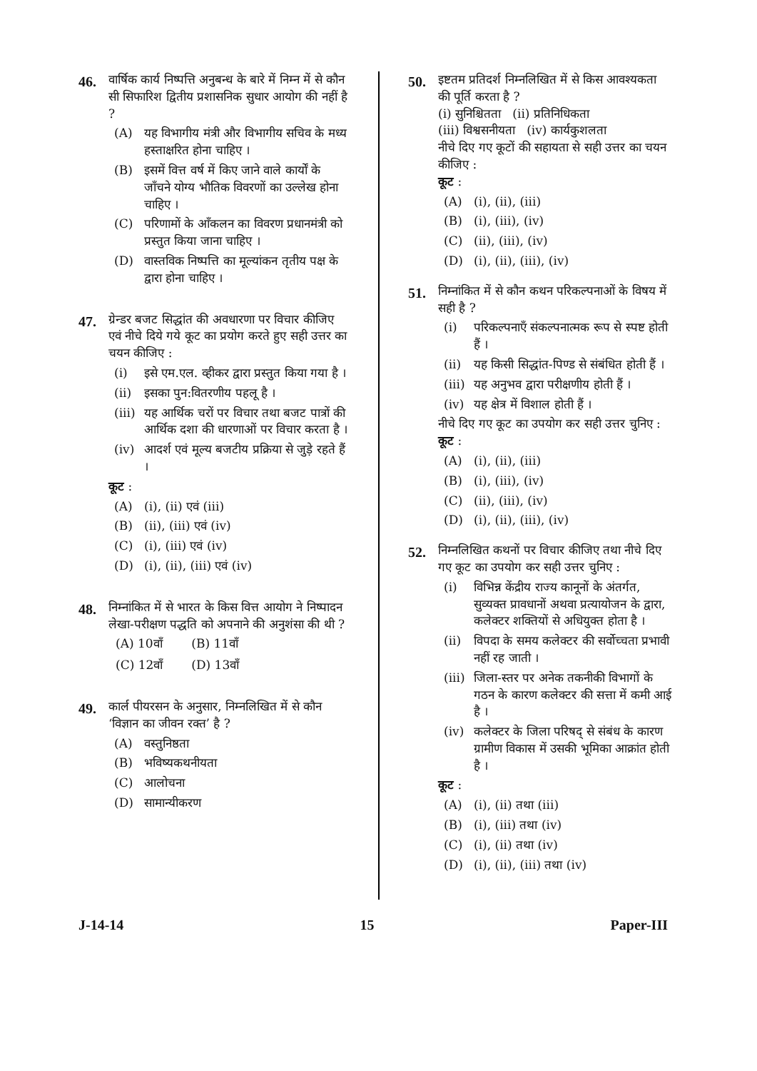46.
वार्षिक कार्य निष्पत्ति अनुबन्ध के बारे में निम्न में से कौन सी सिफारिश द्वितीय प्रशासनिक सुधार आयोग की नहीं है ?
(A) यह विभागीय मंत्री और विभागीय सचिव के मध्य हस्ताक्षरित होना चाहिए ।
(B) इसमें वित्त वर्ष में किए जाने वाले कार्यों के जाँचने योग्य भौतिक विवरणों का उल्लेख होना चाहिए ।
(C) परिणामों के आँकलन का विवरण प्रधानमंत्री को प्रस्तुत किया जाना चाहिए ।
(D) वास्तविक निष्पत्ति का मूल्यांकन तृतीय पक्ष के द्वारा होना चाहिए ।
47.
ग्रेन्डर बजट सिद्धांत की अवधारणा पर विचार कीजिए एवं नीचे दिये गये कूट का प्रयोग करते हुए सही उत्तर का चयन कीजिए :
(i) इसे एम.एल. व्हीकर द्वारा प्रस्तुत किया गया है ।
(ii) इसका पुन:वितरणीय पहलू है ।
(iii) यह आर्थिक चरों पर विचार तथा बजट पात्रों की आर्थिक दशा की धारणाओं पर विचार करता है ।
(iv) आदर्श एवं मूल्य बजटीय प्रक्रिया से जुड़े रहते हैं ।
कूट :
(A) (i), (ii) एवं (iii)
(B) (ii), (iii) एवं (iv)
(C) (i), (iii) एवं (iv)
(D) (i), (ii), (iii) एवं (iv)
48.
निम्नांकित में से भारत के किस वित्त आयोग ने निष्पादन लेखा-परीक्षण पद्धति को अपनाने की अनुशंसा की थी ?
| (A) 10वाँ | (B) 11वाँ |
| (C) 12वाँ | (D) 13वाँ |
49.
कार्ल पीयरसन के अनुसार, निम्नलिखित में से कौन ‘विज्ञान का जीवन रक्त’ है ?
(A) वस्तुनिष्ठता
(B) भविष्यकथनीयता
(C) आलोचना
(D) सामान्यीकरण
50.
इष्टतम प्रतिदर्श निम्नलिखित में से किस आवश्यकता की पूर्ति करता है ?
(i) सुनिश्चितता (ii) प्रतिनिधिकता
(iii) विश्वसनीयता (iv) कार्यकुशलता
नीचे दिए गए कूटों की सहायता से सही उत्तर का चयन कीजिए :
कूट :
(A) (i), (ii), (iii)
(B) (i), (iii), (iv)
(C) (ii), (iii), (iv)
(D) (i), (ii), (iii), (iv)
51.
निम्नांकित में से कौन कथन परिकल्पनाओं के विषय में सही है ?
(i) परिकल्पनाएँ संकल्पनात्मक रूप से स्पष्ट होती हैं ।
(ii) यह किसी सिद्धांत-पिण्ड से संबंधित होती हैं ।
(iii) यह अनुभव द्वारा परीक्षणीय होती हैं ।
(iv) यह क्षेत्र में विशाल होती हैं ।
नीचे दिए गए कूट का उपयोग कर सही उत्तर चुनिए :
कूट :
(A) (i), (ii), (iii)
(B) (i), (iii), (iv)
(C) (ii), (iii), (iv)
(D) (i), (ii), (iii), (iv)
52.
निम्नलिखित कथनों पर विचार कीजिए तथा नीचे दिए गए कूट का उपयोग कर सही उत्तर चुनिए :
(i) विभिन्न केंद्रीय राज्य कानूनों के अंतर्गत, सुव्यक्त प्रावधानों अथवा प्रत्यायोजन के द्वारा, कलेक्टर शक्तियों से अधियुक्त होता है ।
(ii) विपदा के समय कलेक्टर की सर्वोच्चता प्रभावी नहीं रह जाती ।
(iii) जिला-स्तर पर अनेक तकनीकी विभागों के गठन के कारण कलेक्टर की सत्ता में कमी आई है ।
(iv) कलेक्टर के जिला परिषद् से संबंध के कारण ग्रामीण विकास में उसकी भूमिका आक्रांत होती है ।
कूट :
(A) (i), (ii) तथा (iii)
(B) (i), (iii) तथा (iv)
(C) (i), (ii) तथा (iv)
(D) (i), (ii), (iii) तथा (iv)
J-14-14 15 Paper-III